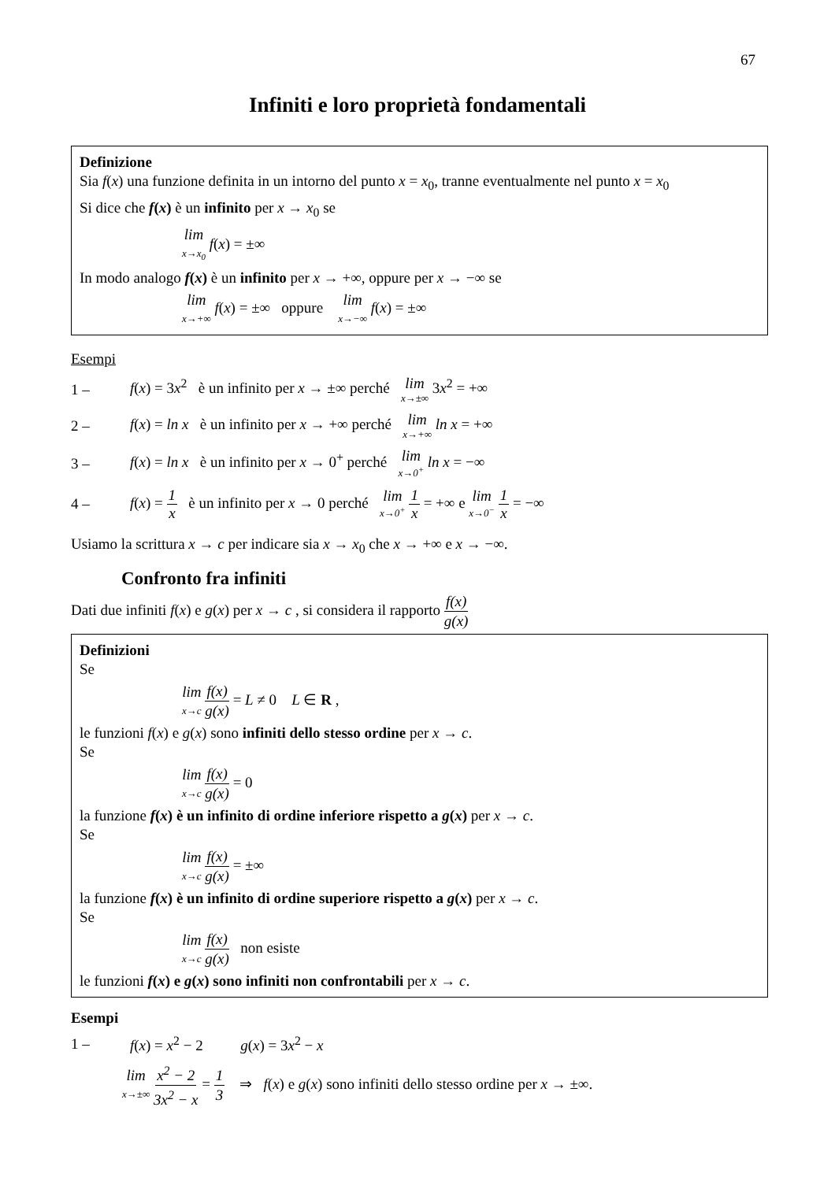67
Infiniti e loro proprietà fondamentali
Definizione
Sia f(x) una funzione definita in un intorno del punto x = x<sub>0</sub>, tranne eventualmente nel punto x = x<sub>0</sub>
Si dice che f(x) è un infinito per x → x<sub>0</sub> se
lim x→x<sub>0</sub> f(x) = ±∞
In modo analogo f(x) è un infinito per x → +∞, oppure per x → −∞ se
lim x→+∞ f(x) = ±∞ oppure lim x→−∞ f(x) = ±∞
Esempi
1 – f(x) = 3x<sup>2</sup> è un infinito per x → ±∞ perché lim x→±∞ 3x<sup>2</sup> = +∞
2 – f(x) = ln x è un infinito per x → +∞ perché lim x→+∞ ln x = +∞
3 – f(x) = ln x è un infinito per x → 0<sup>+</sup> perché lim x→0<sup>+</sup> ln x = −∞
4 – f(x) = 1 x è un infinito per x → 0 perché lim x→0<sup>+</sup> 1 x = +∞ e lim x→0<sup>−</sup> 1 x = −∞
Usiamo la scrittura x → c per indicare sia x → x<sub>0</sub> che x → +∞ e x → −∞.
Confronto fra infiniti
Dati due infiniti f(x) e g(x) per x → c , si considera il rapporto f(x) g(x)
Definizioni
Se
lim x→c f(x) g(x) = L ≠ 0 L ∈ R ,
le funzioni f(x) e g(x) sono infiniti dello stesso ordine per x → c.
Se
lim x→c f(x) g(x) = 0
la funzione f(x) è un infinito di ordine inferiore rispetto a g(x) per x → c.
Se
lim x→c f(x) g(x) = ±∞
la funzione f(x) è un infinito di ordine superiore rispetto a g(x) per x → c.
Se
lim x→c f(x) g(x) non esiste
le funzioni f(x) e g(x) sono infiniti non confrontabili per x → c.
Esempi
1 – f(x) = x<sup>2</sup> − 2 g(x) = 3x<sup>2</sup> − x
lim x→±∞ x<sup>2</sup> − 2 3x<sup>2</sup> − x = 1 3 ⇒ f(x) e g(x) sono infiniti dello stesso ordine per x → ±∞.